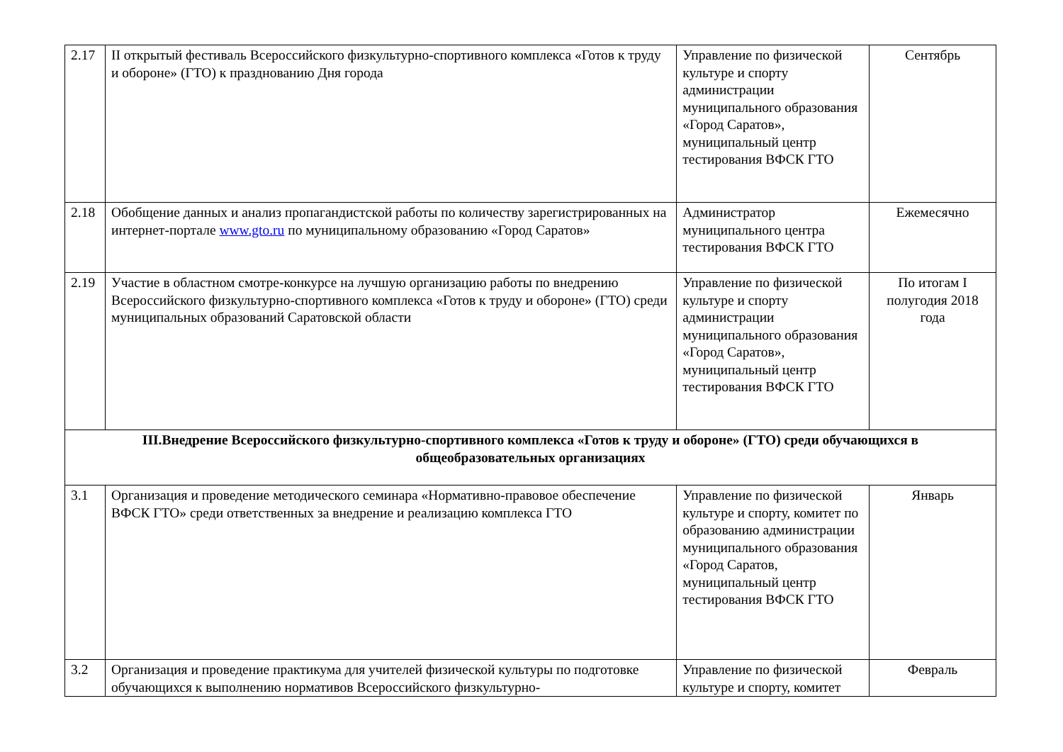| 2.17 | II открытый фестиваль Всероссийского физкультурно-спортивного комплекса «Готов к труду и обороне» (ГТО) к празднованию Дня города | Управление по физической культуре и спорту администрации муниципального образования «Город Саратов», муниципальный центр тестирования ВФСК ГТО | Сентябрь |
| 2.18 | Обобщение данных и анализ пропагандистской работы по количеству зарегистрированных на интернет-портале www.gto.ru по муниципальному образованию «Город Саратов» | Администратор муниципального центра тестирования ВФСК ГТО | Ежемесячно |
| 2.19 | Участие в областном смотре-конкурсе на лучшую организацию работы по внедрению Всероссийского физкультурно-спортивного комплекса «Готов к труду и обороне» (ГТО) среди муниципальных образований Саратовской области | Управление по физической культуре и спорту администрации муниципального образования «Город Саратов», муниципальный центр тестирования ВФСК ГТО | По итогам I полугодия 2018 года |
| III.Внедрение Всероссийского физкультурно-спортивного комплекса «Готов к труду и обороне» (ГТО) среди обучающихся в общеобразовательных организациях | | | |
| 3.1 | Организация и проведение методического семинара «Нормативно-правовое обеспечение ВФСК ГТО» среди ответственных за внедрение и реализацию комплекса ГТО | Управление по физической культуре и спорту, комитет по образованию администрации муниципального образования «Город Саратов, муниципальный центр тестирования ВФСК ГТО | Январь |
| 3.2 | Организация и проведение практикума для учителей физической культуры по подготовке обучающихся к выполнению нормативов Всероссийского физкультурно- | Управление по физической культуре и спорту, комитет | Февраль |